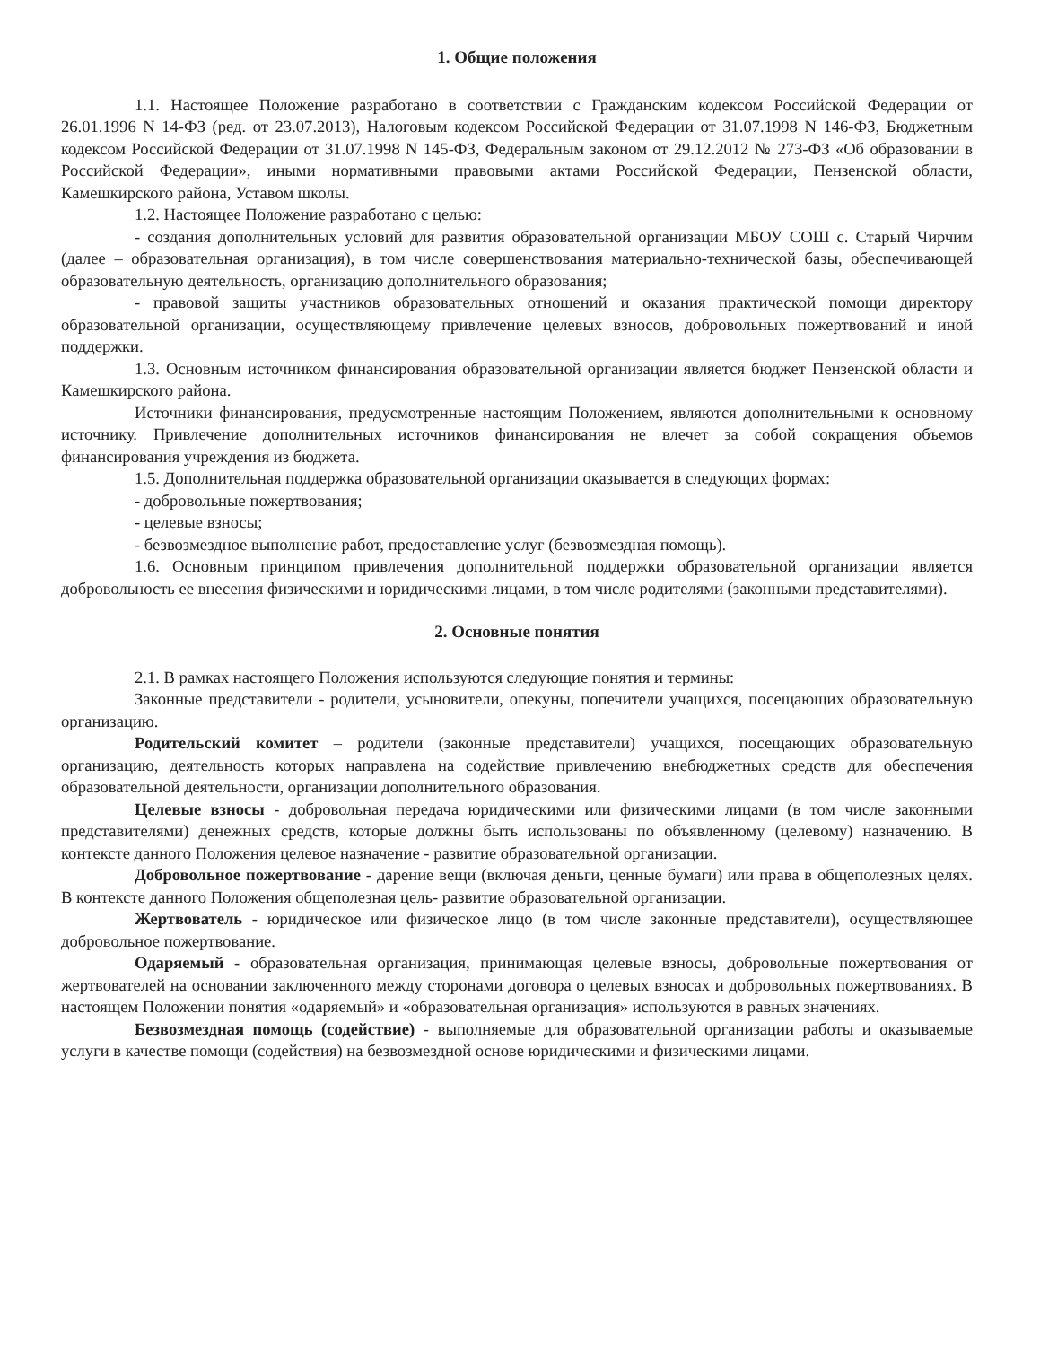1. Общие положения
1.1. Настоящее Положение разработано в соответствии с Гражданским кодексом Российской Федерации от 26.01.1996 N 14-ФЗ (ред. от 23.07.2013), Налоговым кодексом Российской Федерации от 31.07.1998 N 146-ФЗ, Бюджетным кодексом Российской Федерации от 31.07.1998 N 145-ФЗ, Федеральным законом от 29.12.2012 № 273-ФЗ «Об образовании в Российской Федерации», иными нормативными правовыми актами Российской Федерации, Пензенской области, Камешкирского района, Уставом школы.
1.2. Настоящее Положение разработано с целью:
- создания дополнительных условий для развития образовательной организации МБОУ СОШ с. Старый Чирчим (далее – образовательная организация), в том числе совершенствования материально-технической базы, обеспечивающей образовательную деятельность, организацию дополнительного образования;
- правовой защиты участников образовательных отношений и оказания практической помощи директору образовательной организации, осуществляющему привлечение целевых взносов, добровольных пожертвований и иной поддержки.
1.3. Основным источником финансирования образовательной организации является бюджет Пензенской области и Камешкирского района.
Источники финансирования, предусмотренные настоящим Положением, являются дополнительными к основному источнику. Привлечение дополнительных источников финансирования не влечет за собой сокращения объемов финансирования учреждения из бюджета.
1.5. Дополнительная поддержка образовательной организации оказывается в следующих формах:
- добровольные пожертвования;
- целевые взносы;
- безвозмездное выполнение работ, предоставление услуг (безвозмездная помощь).
1.6. Основным принципом привлечения дополнительной поддержки образовательной организации является добровольность ее внесения физическими и юридическими лицами, в том числе родителями (законными представителями).
2. Основные понятия
2.1. В рамках настоящего Положения используются следующие понятия и термины:
Законные представители - родители, усыновители, опекуны, попечители учащихся, посещающих образовательную организацию.
Родительский комитет – родители (законные представители) учащихся, посещающих образовательную организацию, деятельность которых направлена на содействие привлечению внебюджетных средств для обеспечения образовательной деятельности, организации дополнительного образования.
Целевые взносы - добровольная передача юридическими или физическими лицами (в том числе законными представителями) денежных средств, которые должны быть использованы по объявленному (целевому) назначению. В контексте данного Положения целевое назначение - развитие образовательной организации.
Добровольное пожертвование - дарение вещи (включая деньги, ценные бумаги) или права в общеполезных целях. В контексте данного Положения общеполезная цель- развитие образовательной организации.
Жертвователь - юридическое или физическое лицо (в том числе законные представители), осуществляющее добровольное пожертвование.
Одаряемый - образовательная организация, принимающая целевые взносы, добровольные пожертвования от жертвователей на основании заключенного между сторонами договора о целевых взносах и добровольных пожертвованиях. В настоящем Положении понятия «одаряемый» и «образовательная организация» используются в равных значениях.
Безвозмездная помощь (содействие) - выполняемые для образовательной организации работы и оказываемые услуги в качестве помощи (содействия) на безвозмездной основе юридическими и физическими лицами.